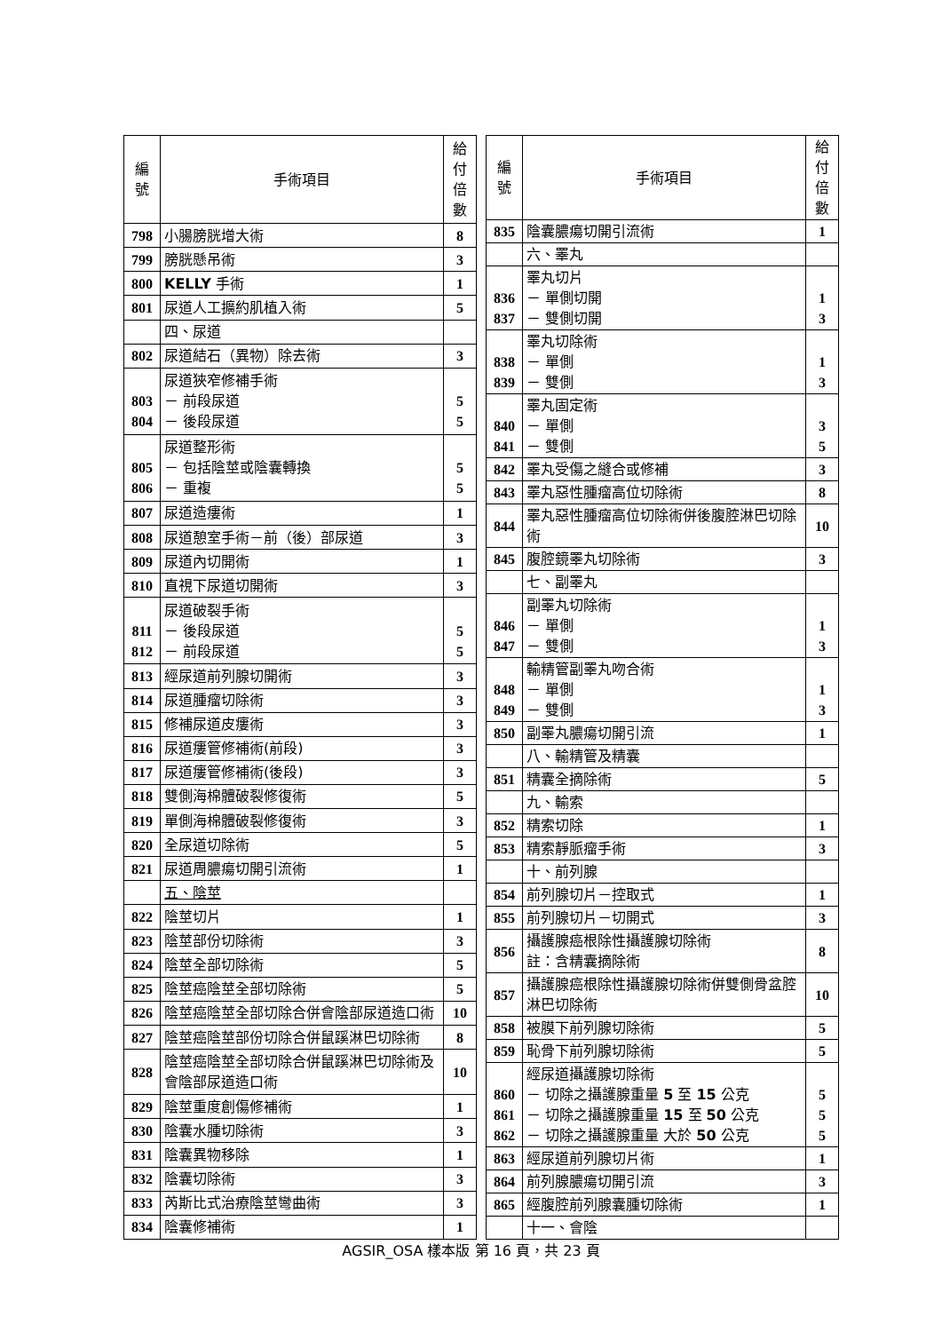| 編 號 | 手術項目 | 給付 倍數 |
| --- | --- | --- |
| 798 | 小腸膀胱增大術 | 8 |
| 799 | 膀胱懸吊術 | 3 |
| 800 | KELLY 手術 | 1 |
| 801 | 尿道人工擴約肌植入術 | 5 |
| | 四、尿道 | |
| 802 | 尿道結石（異物）除去術 | 3 |
| 803 804 | 尿道狹窄修補手術 － 前段尿道 － 後段尿道 | 5 5 |
| 805 806 | 尿道整形術 － 包括陰莖或陰囊轉換 － 重複 | 5 5 |
| 807 | 尿道造瘻術 | 1 |
| 808 | 尿道憩室手術－前（後）部尿道 | 3 |
| 809 | 尿道內切開術 | 1 |
| 810 | 直視下尿道切開術 | 3 |
| 811 812 | 尿道破裂手術 － 後段尿道 － 前段尿道 | 5 5 |
| 813 | 經尿道前列腺切開術 | 3 |
| 814 | 尿道腫瘤切除術 | 3 |
| 815 | 修補尿道皮瘻術 | 3 |
| 816 | 尿道瘻管修補術(前段) | 3 |
| 817 | 尿道瘻管修補術(後段) | 3 |
| 818 | 雙側海棉體破裂修復術 | 5 |
| 819 | 單側海棉體破裂修復術 | 3 |
| 820 | 全尿道切除術 | 5 |
| 821 | 尿道周膿瘍切開引流術 | 1 |
| | 五、陰莖 | |
| 822 | 陰莖切片 | 1 |
| 823 | 陰莖部份切除術 | 3 |
| 824 | 陰莖全部切除術 | 5 |
| 825 | 陰莖癌陰莖全部切除術 | 5 |
| 826 | 陰莖癌陰莖全部切除合併會陰部尿道造口術 | 10 |
| 827 | 陰莖癌陰莖部份切除合併鼠蹊淋巴切除術 | 8 |
| 828 | 陰莖癌陰莖全部切除合併鼠蹊淋巴切除術及會陰部尿道造口術 | 10 |
| 829 | 陰莖重度創傷修補術 | 1 |
| 830 | 陰囊水腫切除術 | 3 |
| 831 | 陰囊異物移除 | 1 |
| 832 | 陰囊切除術 | 3 |
| 833 | 芮斯比式治療陰莖彎曲術 | 3 |
| 834 | 陰囊修補術 | 1 |
| 編 號 | 手術項目 | 給付 倍數 |
| --- | --- | --- |
| 835 | 陰囊膿瘍切開引流術 | 1 |
| | 六、睪丸 | |
| 836 837 | 睪丸切片 － 單側切開 － 雙側切開 | 1 3 |
| 838 839 | 睪丸切除術 － 單側 － 雙側 | 1 3 |
| 840 841 | 睪丸固定術 － 單側 － 雙側 | 3 5 |
| 842 | 睪丸受傷之縫合或修補 | 3 |
| 843 | 睪丸惡性腫瘤高位切除術 | 8 |
| 844 | 睪丸惡性腫瘤高位切除術併後腹腔淋巴切除術 | 10 |
| 845 | 腹腔鏡睪丸切除術 | 3 |
| | 七、副睪丸 | |
| 846 847 | 副睪丸切除術 － 單側 － 雙側 | 1 3 |
| 848 849 | 輸精管副睪丸吻合術 － 單側 － 雙側 | 1 3 |
| 850 | 副睪丸膿瘍切開引流 | 1 |
| | 八、輸精管及精囊 | |
| 851 | 精囊全摘除術 | 5 |
| | 九、輸索 | |
| 852 | 精索切除 | 1 |
| 853 | 精索靜脈瘤手術 | 3 |
| | 十、前列腺 | |
| 854 | 前列腺切片－控取式 | 1 |
| 855 | 前列腺切片－切開式 | 3 |
| 856 | 攝護腺癌根除性攝護腺切除術 註：含精囊摘除術 | 8 |
| 857 | 攝護腺癌根除性攝護腺切除術併雙側骨盆腔淋巴切除術 | 10 |
| 858 | 被膜下前列腺切除術 | 5 |
| 859 | 恥骨下前列腺切除術 | 5 |
| 860 861 862 | 經尿道攝護腺切除術 － 切除之攝護腺重量 5 至 15 公克 － 切除之攝護腺重量 15 至 50 公克 － 切除之攝護腺重量 大於 50 公克 | 5 5 5 |
| 863 | 經尿道前列腺切片術 | 1 |
| 864 | 前列腺膿瘍切開引流 | 3 |
| 865 | 經腹腔前列腺囊腫切除術 | 1 |
| | 十一、會陰 | |
AGSIR_OSA 樣本版 第 16 頁，共 23 頁